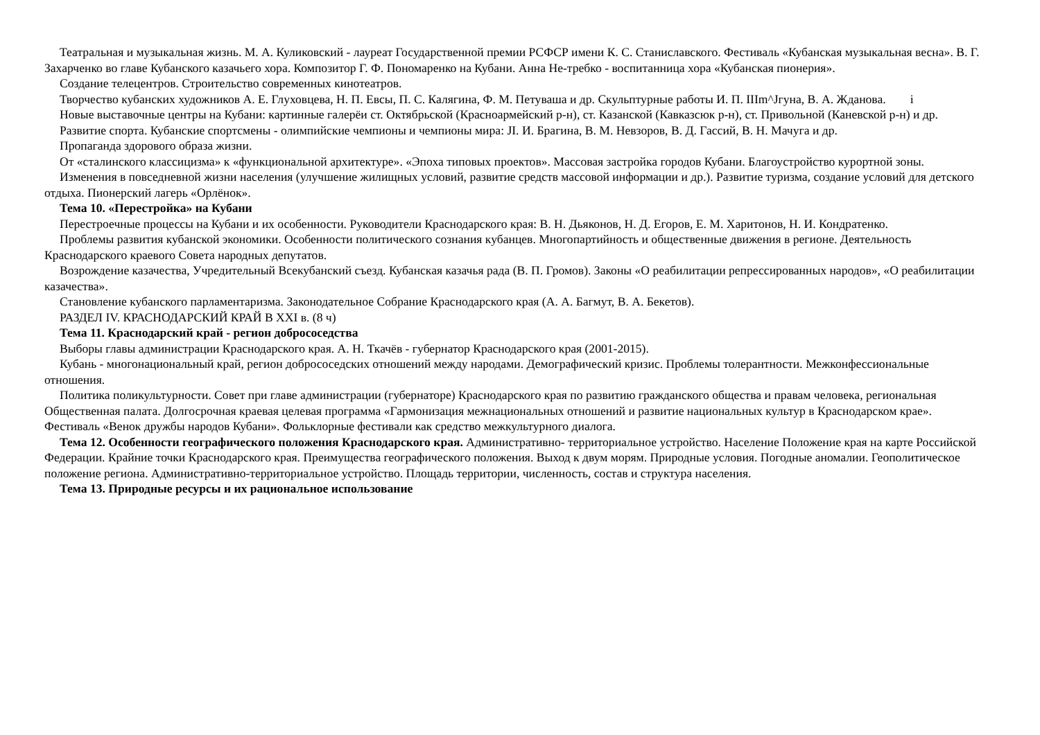Театральная и музыкальная жизнь. М. А. Куликовский - лауреат Государственной премии РСФСР имени К. С. Станиславского. Фестиваль «Кубанская музыкальная весна». В. Г. Захарченко во главе Кубанского казачьего хора. Композитор Г. Ф. Пономаренко на Кубани. Анна Не-требко - воспитанница хора «Кубанская пионерия».
Создание телецентров. Строительство современных кинотеатров.
Творчество кубанских художников А. Е. Глуховцева, Н. П. Евсы, П. С. Калягина, Ф. М. Петуваша и др. Скульптурные работы И. П. IIIm^Jгуна, В. А. Жданова. i
Новые выставочные центры на Кубани: картинные галерёи ст. Октябрьской (Красноармейский р-н), ст. Казанской (Кавказсюк р-н), ст. Привольной (Каневской р-н) и др.
Развитие спорта. Кубанские спортсмены - олимпийские чемпионы и чемпионы мира: JI. И. Брагина, В. М. Невзоров, В. Д. Гассий, В. Н. Мачуга и др.
Пропаганда здорового образа жизни.
От «сталинского классицизма» к «функциональной архитектуре». «Эпоха типовых проектов». Массовая застройка городов Кубани. Благоустройство курортной зоны.
Изменения в повседневной жизни населения (улучшение жилищных условий, развитие средств массовой информации и др.). Развитие туризма, создание условий для детского отдыха. Пионерский лагерь «Орлёнок».
Тема 10. «Перестройка» на Кубани
Перестроечные процессы на Кубани и их особенности. Руководители Краснодарского края: В. Н. Дьяконов, Н. Д. Егоров, Е. М. Харитонов, Н. И. Кондратенко.
Проблемы развития кубанской экономики. Особенности политического сознания кубанцев. Многопартийность и общественные движения в регионе. Деятельность Краснодарского краевого Совета народных депутатов.
Возрождение казачества, Учредительный Всекубанский съезд. Кубанская казачья рада (В. П. Громов). Законы «О реабилитации репрессированных народов», «О реабилитации казачества».
Становление кубанского парламентаризма. Законодательное Собрание Краснодарского края (А. А. Багмут, В. А. Бекетов).
РАЗДЕЛ IV. КРАСНОДАРСКИЙ КРАЙ В XXI в. (8 ч)
Тема 11. Краснодарский край - регион добрососедства
Выборы главы администрации Краснодарского края. А. Н. Ткачёв - губернатор Краснодарского края (2001-2015).
Кубань - многонациональный край, регион добрососедских отношений между народами. Демографический кризис. Проблемы толерантности. Межконфессиональные отношения.
Политика поликультурности. Совет при главе администрации (губернаторе) Краснодарского края по развитию гражданского общества и правам человека, региональная Общественная палата. Долгосрочная краевая целевая программа «Гармонизация межнациональных отношений и развитие национальных культур в Краснодарском крае». Фестиваль «Венок дружбы народов Кубани». Фольклорные фестивали как средство межкультурного диалога.
Тема 12. Особенности географического положения Краснодарского края. Административно- территориальное устройство. Население Положение края на карте Российской Федерации. Крайние точки Краснодарского края. Преимущества географического положения. Выход к двум морям. Природные условия. Погодные аномалии. Геополитическое положение региона. Административно-территориальное устройство. Площадь территории, численность, состав и структура населения.
Тема 13. Природные ресурсы и их рациональное использование